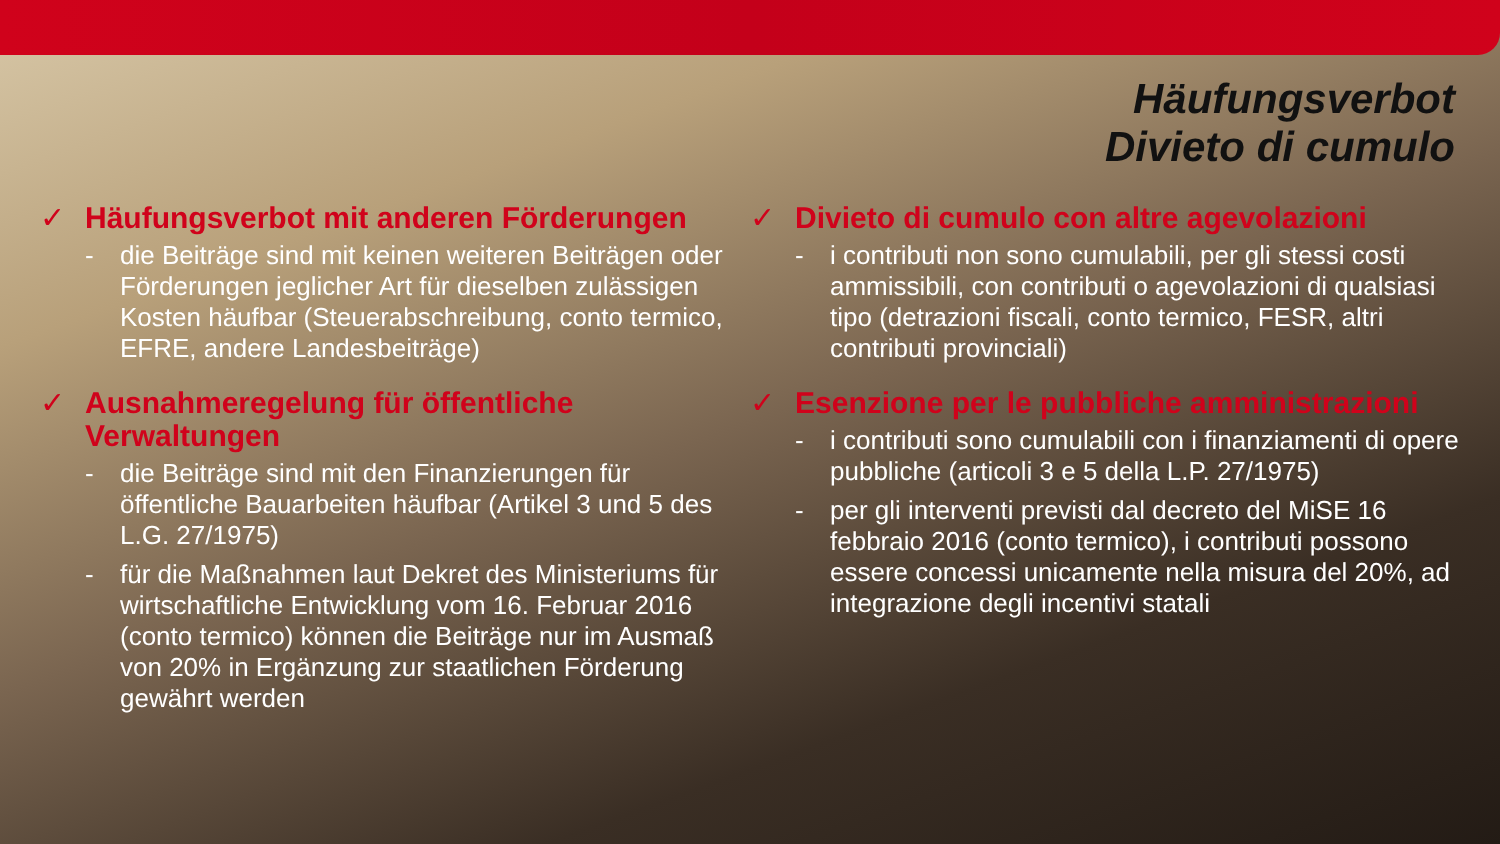Häufungsverbot
Divieto di cumulo
✓ Häufungsverbot mit anderen Förderungen
- die Beiträge sind mit keinen weiteren Beiträgen oder Förderungen jeglicher Art für dieselben zulässigen Kosten häufbar (Steuerabschreibung, conto termico, EFRE, andere Landesbeiträge)
✓ Ausnahmeregelung für öffentliche Verwaltungen
- die Beiträge sind mit den Finanzierungen für öffentliche Bauarbeiten häufbar (Artikel 3 und 5 des L.G. 27/1975)
- für die Maßnahmen laut Dekret des Ministeriums für wirtschaftliche Entwicklung vom 16. Februar 2016 (conto termico) können die Beiträge nur im Ausmaß von 20% in Ergänzung zur staatlichen Förderung gewährt werden
✓ Divieto di cumulo con altre agevolazioni
- i contributi non sono cumulabili, per gli stessi costi ammissibili, con contributi o agevolazioni di qualsiasi tipo (detrazioni fiscali, conto termico, FESR, altri contributi provinciali)
✓ Esenzione per le pubbliche amministrazioni
- i contributi sono cumulabili con i finanziamenti di opere pubbliche (articoli 3 e 5 della L.P. 27/1975)
- per gli interventi previsti dal decreto del MiSE 16 febbraio 2016 (conto termico), i contributi possono essere concessi unicamente nella misura del 20%, ad integrazione degli incentivi statali